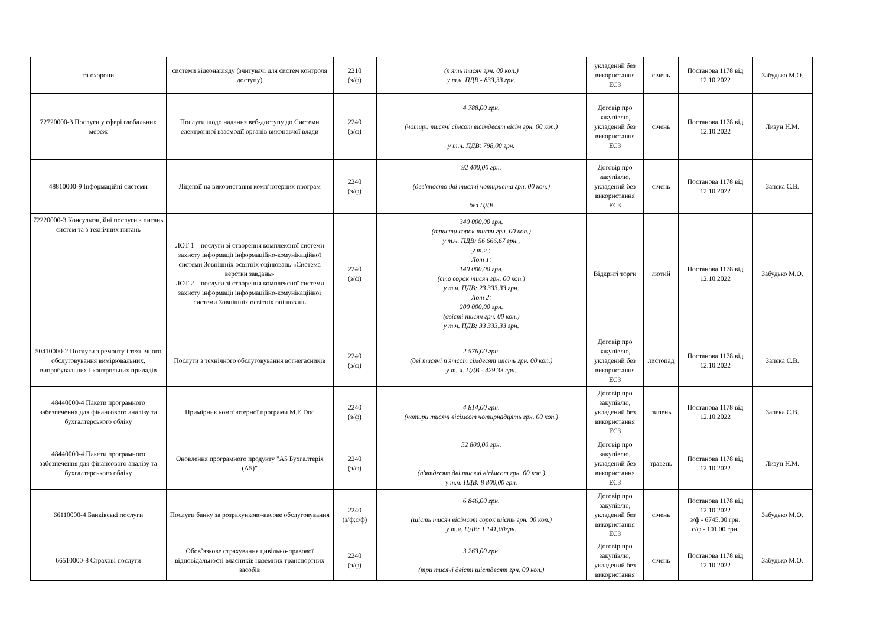| та охорони | системи відеонагляду (зчитувачі для систем контроля доступу) | 2210 (з/ф) | (п'ять тисяч грн. 00 коп.) у т.ч. ПДВ - 833,33 грн. | укладений без використання ЕСЗ | січень | Постанова 1178 від 12.10.2022 | Забудько М.О. |
| 72720000-3 Послуги у сфері глобальних мереж | Послуги щодо надання веб-доступу до Системи електронної взаємодії органів виконавчої влади | 2240 (з/ф) | 4 788,00 грн. (чотири тисячі сімсот вісімдесят вісім грн. 00 коп.) у т.ч. ПДВ: 798,00 грн. | Договір про закупівлю, укладений без використання ЕСЗ | січень | Постанова 1178 від 12.10.2022 | Лизун Н.М. |
| 48810000-9 Інформаційні системи | Ліцензії на використання комп’ютерних програм | 2240 (з/ф) | 92 400,00 грн. (дев'яносто дві тисячі чотириста грн. 00 коп.) без ПДВ | Договір про закупівлю, укладений без використання ЕСЗ | січень | Постанова 1178 від 12.10.2022 | Запека С.В. |
| 72220000-3 Консультаційні послуги з питань систем та з технічних питань | ЛОТ 1 – послуги зі створення комплексної системи захисту інформації інформаційно-комунікаційної системи Зовнішніх освітніх оцінювань «Система верстки завдань» ЛОТ 2 – послуги зі створення комплексної системи захисту інформації інформаційно-комунікаційної системи Зовнішніх освітніх оцінювань | 2240 (з/ф) | 340 000,00 грн. (триста сорок тисяч грн. 00 коп.) у т.ч. ПДВ: 56 666,67 грн., у т.ч.: Лот 1: 140 000,00 грн. (сто сорок тисяч грн. 00 коп.) у т.ч. ПДВ: 23 333,33 грн. Лот 2: 200 000,00 грн. (двісті тисяч грн. 00 коп.) у т.ч. ПДВ: 33 333,33 грн. | Відкриті торги | лютий | Постанова 1178 від 12.10.2022 | Забудько М.О. |
| 50410000-2 Послуги з ремонту і технічного обслуговування вимірювальних, випробувальних і контрольних приладів | Послуги з технічного обслуговування вогнегасників | 2240 (з/ф) | 2 576,00 грн. (дві тисячі п'ятсот сімдесят шість грн. 00 коп.) у т. ч. ПДВ - 429,33 грн. | Договір про закупівлю, укладений без використання ЕСЗ | листопад | Постанова 1178 від 12.10.2022 | Запека С.В. |
| 48440000-4 Пакети програмного забезпечення для фінансового аналізу та бухгалтерського обліку | Примірник комп’ютерної програми M.E.Doc | 2240 (з/ф) | 4 814,00 грн. (чотири тисячі вісімсот чотирнадцять грн. 00 коп.) | Договір про закупівлю, укладений без використання ЕСЗ | липень | Постанова 1178 від 12.10.2022 | Запека С.В. |
| 48440000-4 Пакети програмного забезпечення для фінансового аналізу та бухгалтерського обліку | Оновлення програмного продукту "А5 Бухгалтерія (А5)" | 2240 (з/ф) | 52 800,00 грн. (п'ятдесят дві тисячі вісімсот грн. 00 коп.) у т.ч. ПДВ: 8 800,00 грн. | Договір про закупівлю, укладений без використання ЕСЗ | травень | Постанова 1178 від 12.10.2022 | Лизун Н.М. |
| 66110000-4 Банківські послуги | Послуги банку за розрахунково-касове обслуговування | 2240 (з/ф;с/ф) | 6 846,00 грн. (шість тисяч вісімсот сорок шість грн. 00 коп.) у т.ч. ПДВ: 1 141,00грн. | Договір про закупівлю, укладений без використання ЕСЗ | січень | Постанова 1178 від 12.10.2022 з/ф - 6745,00 грн. с/ф - 101,00 грн. | Забудько М.О. |
| 66510000-8 Страхові послуги | Обов’язкове страхування цивільно-правової відповідальності власників наземних транспортних засобів | 2240 (з/ф) | 3 263,00 грн. (три тисячі двісті шістдесят грн. 00 коп.) | Договір про закупівлю, укладений без використання | січень | Постанова 1178 від 12.10.2022 | Забудько М.О. |